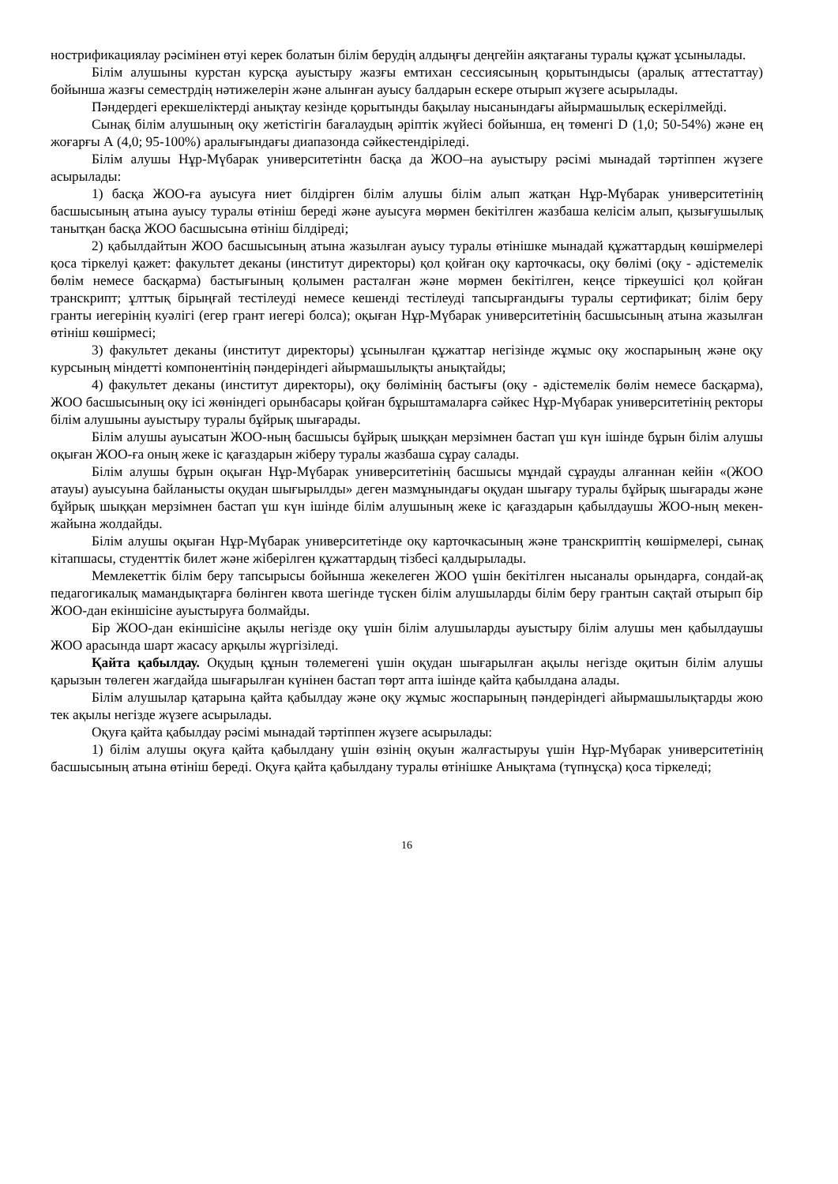нострификациялау рәсімінен өтуі керек болатын білім берудің алдыңғы деңгейін аяқтағаны туралы құжат ұсынылады.
Білім алушыны курстан курсқа ауыстыру жазғы емтихан сессиясының қорытындысы (аралық аттестаттау) бойынша жазғы семестрдің нәтижелерін және алынған ауысу балдарын ескере отырып жүзеге асырылады.
Пәндердегі ерекшеліктерді анықтау кезінде қорытынды бақылау нысанындағы айырмашылық ескерілмейді.
Сынақ білім алушының оқу жетістігін бағалаудың әріптік жүйесі бойынша, ең төменгі D (1,0; 50-54%) және ең жоғарғы А (4,0; 95-100%) аралығындағы диапазонда сәйкестендіріледі.
Білім алушы Нұр-Мүбарак университетінtн басқа да ЖОО–на ауыстыру рәсімі мынадай тәртіппен жүзеге асырылады:
1) басқа ЖОО-ға ауысуға ниет білдірген білім алушы білім алып жатқан Нұр-Мүбарак университетінің басшысының атына ауысу туралы өтініш береді және ауысуға мөрмен бекітілген жазбаша келісім алып, қызығушылық танытқан басқа ЖОО басшысына өтініш білдіреді;
2) қабылдайтын ЖОО басшысының атына жазылған ауысу туралы өтінішке мынадай құжаттардың көшірмелері қоса тіркелуі қажет: факультет деканы (институт директоры) қол қойған оқу карточкасы, оқу бөлімі (оқу - әдістемелік бөлім немесе басқарма) бастығының қолымен расталған және мөрмен бекітілген, кеңсе тіркеушісі қол қойған транскрипт; ұлттық бірыңғай тестілеуді немесе кешенді тестілеуді тапсырғандығы туралы сертификат; білім беру гранты иегерінің куәлігі (егер грант иегері болса); оқыған Нұр-Мүбарак университетінің басшысының атына жазылған өтініш көшірмесі;
3) факультет деканы (институт директоры) ұсынылған құжаттар негізінде жұмыс оқу жоспарының және оқу курсының міндетті компонентінің пәндеріндегі айырмашылықты анықтайды;
4) факультет деканы (институт директоры), оқу бөлімінің бастығы (оқу - әдістемелік бөлім немесе басқарма), ЖОО басшысының оқу ісі жөніндегі орынбасары қойған бұрыштамаларға сәйкес Нұр-Мүбарак университетінің ректоры білім алушыны ауыстыру туралы бұйрық шығарады.
Білім алушы ауысатын ЖОО-ның басшысы бұйрық шыққан мерзімнен бастап үш күн ішінде бұрын білім алушы оқыған ЖОО-ға оның жеке іс қағаздарын жіберу туралы жазбаша сұрау салады.
Білім алушы бұрын оқыған Нұр-Мүбарак университетінің басшысы мұндай сұрауды алғаннан кейін «(ЖОО атауы) ауысуына байланысты оқудан шығырылды» деген мазмұнындағы оқудан шығару туралы бұйрық шығарады және бұйрық шыққан мерзімнен бастап үш күн ішінде білім алушының жеке іс қағаздарын қабылдаушы ЖОО-ның мекен-жайына жолдайды.
Білім алушы оқыған Нұр-Мүбарак университетінде оқу карточкасының және транскриптің көшірмелері, сынақ кітапшасы, студенттік билет және жіберілген құжаттардың тізбесі қалдырылады.
Мемлекеттік білім беру тапсырысы бойынша жекелеген ЖОО үшін бекітілген нысаналы орындарға, сондай-ақ педагогикалық мамандықтарға бөлінген квота шегінде түскен білім алушыларды білім беру грантын сақтай отырып бір ЖОО-дан екіншісіне ауыстыруға болмайды.
Бір ЖОО-дан екіншісіне ақылы негізде оқу үшін білім алушыларды ауыстыру білім алушы мен қабылдаушы ЖОО арасында шарт жасасу арқылы жүргізіледі.
Қайта қабылдау. Оқудың құнын төлемегені үшін оқудан шығарылған ақылы негізде оқитын білім алушы қарызын төлеген жағдайда шығарылған күнінен бастап төрт апта ішінде қайта қабылдана алады.
Білім алушылар қатарына қайта қабылдау және оқу жұмыс жоспарының пәндеріндегі айырмашылықтарды жою тек ақылы негізде жүзеге асырылады.
Оқуға қайта қабылдау рәсімі мынадай тәртіппен жүзеге асырылады:
1) білім алушы оқуға қайта қабылдану үшін өзінің оқуын жалғастыруы үшін Нұр-Мүбарак университетінің басшысының атына өтініш береді. Оқуға қайта қабылдану туралы өтінішке Анықтама (түпнұсқа) қоса тіркеледі;
16